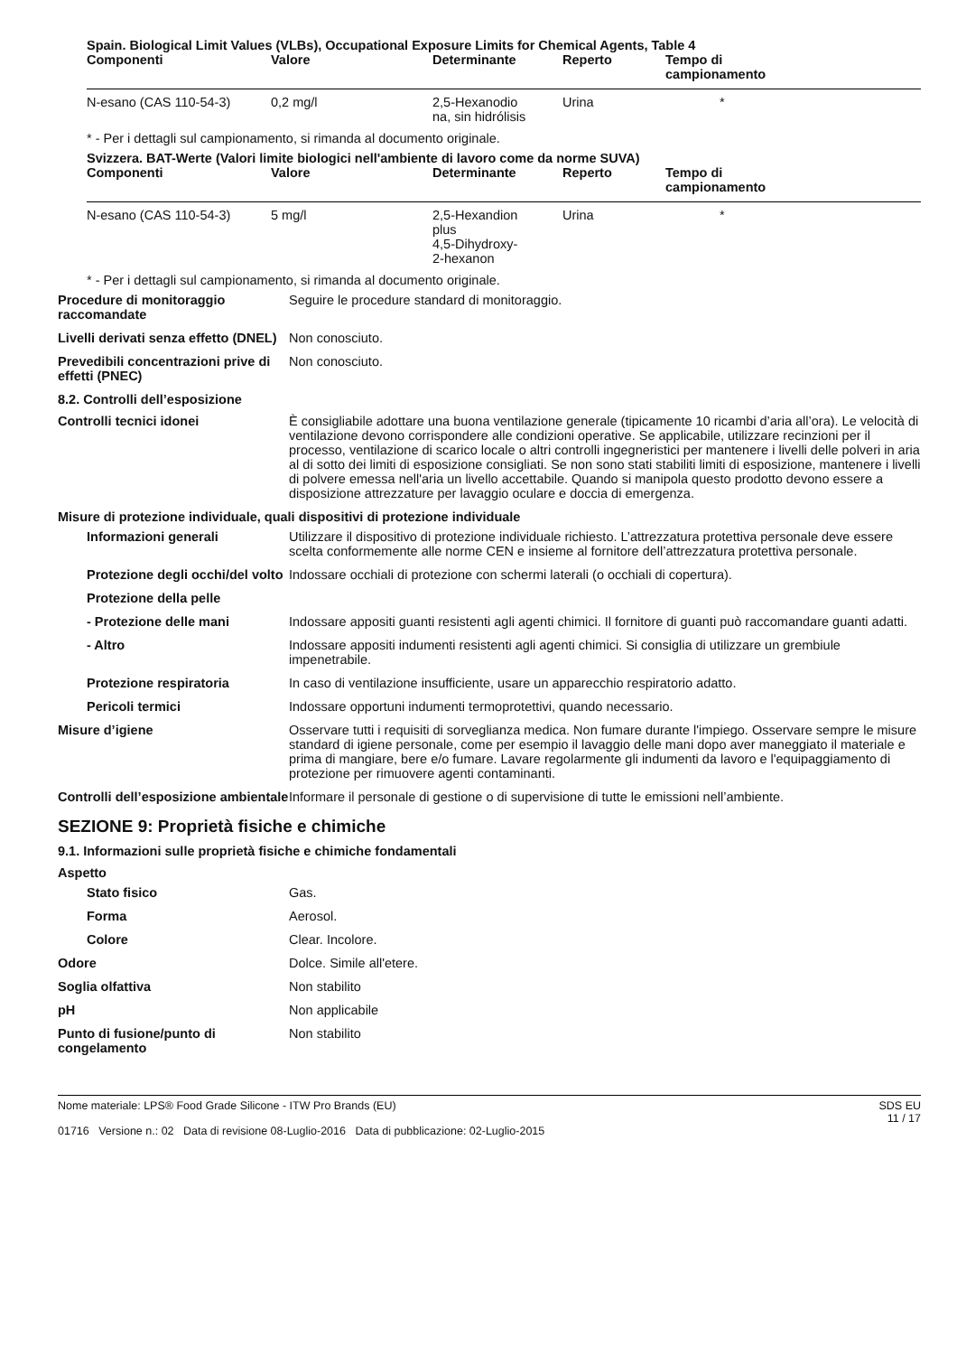Spain. Biological Limit Values (VLBs), Occupational Exposure Limits for Chemical Agents, Table 4
| Componenti | Valore | Determinante | Reperto | Tempo di campionamento |
| --- | --- | --- | --- | --- |
| N-esano (CAS 110-54-3) | 0,2 mg/l | 2,5-Hexanodio na, sin hidrólisis | Urina | * |
* - Per i dettagli sul campionamento, si rimanda al documento originale.
Svizzera. BAT-Werte (Valori limite biologici nell'ambiente di lavoro come da norme SUVA)
| Componenti | Valore | Determinante | Reperto | Tempo di campionamento |
| --- | --- | --- | --- | --- |
| N-esano (CAS 110-54-3) | 5 mg/l | 2,5-Hexandion plus 4,5-Dihydroxy- 2-hexanon | Urina | * |
* - Per i dettagli sul campionamento, si rimanda al documento originale.
Procedure di monitoraggio raccomandate
Seguire le procedure standard di monitoraggio.
Livelli derivati senza effetto (DNEL)
Non conosciuto.
Prevedibili concentrazioni prive di effetti (PNEC)
Non conosciuto.
8.2. Controlli dell’esposizione
Controlli tecnici idonei È consigliabile adottare una buona ventilazione generale (tipicamente 10 ricambi d’aria all’ora). Le velocità di ventilazione devono corrispondere alle condizioni operative. Se applicabile, utilizzare recinzioni per il processo, ventilazione di scarico locale o altri controlli ingegneristici per mantenere i livelli delle polveri in aria al di sotto dei limiti di esposizione consigliati. Se non sono stati stabiliti limiti di esposizione, mantenere i livelli di polvere emessa nell'aria un livello accettabile. Quando si manipola questo prodotto devono essere a disposizione attrezzature per lavaggio oculare e doccia di emergenza.
Misure di protezione individuale, quali dispositivi di protezione individuale
Informazioni generali Utilizzare il dispositivo di protezione individuale richiesto. L’attrezzatura protettiva personale deve essere scelta conformemente alle norme CEN e insieme al fornitore dell’attrezzatura protettiva personale.
Protezione degli occhi/del volto
Indossare occhiali di protezione con schermi laterali (o occhiali di copertura).
Protezione della pelle
- Protezione delle mani Indossare appositi guanti resistenti agli agenti chimici. Il fornitore di guanti può raccomandare guanti adatti.
- Altro Indossare appositi indumenti resistenti agli agenti chimici. Si consiglia di utilizzare un grembiule impenetrabile.
Protezione respiratoria In caso di ventilazione insufficiente, usare un apparecchio respiratorio adatto.
Pericoli termici Indossare opportuni indumenti termoprotettivi, quando necessario.
Misure d’igiene Osservare tutti i requisiti di sorveglianza medica. Non fumare durante l'impiego. Osservare sempre le misure standard di igiene personale, come per esempio il lavaggio delle mani dopo aver maneggiato il materiale e prima di mangiare, bere e/o fumare. Lavare regolarmente gli indumenti da lavoro e l'equipaggiamento di protezione per rimuovere agenti contaminanti.
Controlli dell’esposizione ambientale
Informare il personale di gestione o di supervisione di tutte le emissioni nell’ambiente.
SEZIONE 9: Proprietà fisiche e chimiche
9.1. Informazioni sulle proprietà fisiche e chimiche fondamentali
Aspetto
Stato fisico Gas.
Forma Aerosol.
Colore Clear. Incolore.
Odore Dolce. Simile all'etere.
Soglia olfattiva Non stabilito
pH Non applicabile
Punto di fusione/punto di congelamento
Non stabilito
Nome materiale: LPS® Food Grade Silicone - ITW Pro Brands (EU)
01716 Versione n.: 02 Data di revisione 08-Luglio-2016 Data di pubblicazione: 02-Luglio-2015
SDS EU
11 / 17